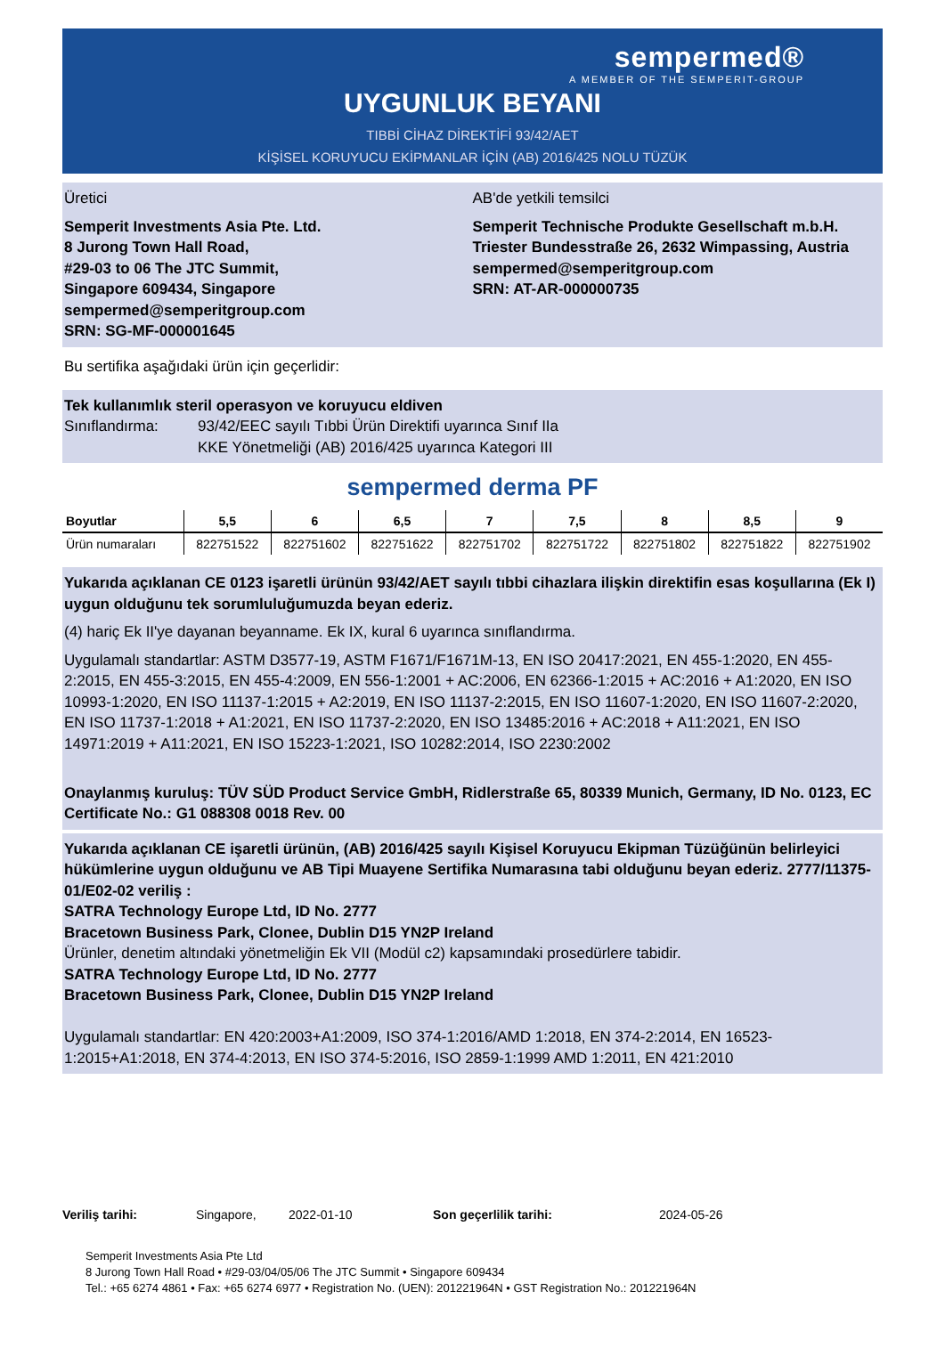sempermed®
A MEMBER OF THE SEMPERIT-GROUP
UYGUNLUK BEYANI
TIBBİ CİHAZ DİREKTİFİ 93/42/AET
KİŞİSEL KORUYUCU EKİPMANLAR İÇİN (AB) 2016/425 NOLU TÜZÜK
Üretici
Semperit Investments Asia Pte. Ltd.
8 Jurong Town Hall Road,
#29-03 to 06 The JTC Summit,
Singapore 609434, Singapore
sempermed@semperitgroup.com
SRN: SG-MF-000001645
AB'de yetkili temsilci
Semperit Technische Produkte Gesellschaft m.b.H.
Triester Bundesstraße 26, 2632 Wimpassing, Austria
sempermed@semperitgroup.com
SRN: AT-AR-000000735
Bu sertifika aşağıdaki ürün için geçerlidir:
Tek kullanımlık steril operasyon ve koruyucu eldiven
Sınıflandırma: 93/42/EEC sayılı Tıbbi Ürün Direktifi uyarınca Sınıf IIa
KKE Yönetmeliği (AB) 2016/425 uyarınca Kategori III
sempermed derma PF
| Boyutlar | 5,5 | 6 | 6,5 | 7 | 7,5 | 8 | 8,5 | 9 |
| --- | --- | --- | --- | --- | --- | --- | --- | --- |
| Ürün numaraları | 822751522 | 822751602 | 822751622 | 822751702 | 822751722 | 822751802 | 822751822 | 822751902 |
Yukarıda açıklanan CE 0123 işaretli ürünün 93/42/AET sayılı tıbbi cihazlara ilişkin direktifin esas koşullarına (Ek I) uygun olduğunu tek sorumluluğumuzda beyan ederiz.
(4) hariç Ek II'ye dayanan beyanname. Ek IX, kural 6 uyarınca sınıflandırma.
Uygulamalı standartlar: ASTM D3577-19, ASTM F1671/F1671M-13, EN ISO 20417:2021, EN 455-1:2020, EN 455-2:2015, EN 455-3:2015, EN 455-4:2009, EN 556-1:2001 + AC:2006, EN 62366-1:2015 + AC:2016 + A1:2020, EN ISO 10993-1:2020, EN ISO 11137-1:2015 + A2:2019, EN ISO 11137-2:2015, EN ISO 11607-1:2020, EN ISO 11607-2:2020, EN ISO 11737-1:2018 + A1:2021, EN ISO 11737-2:2020, EN ISO 13485:2016 + AC:2018 + A11:2021, EN ISO 14971:2019 + A11:2021, EN ISO 15223-1:2021, ISO 10282:2014, ISO 2230:2002
Onaylanmış kuruluş: TÜV SÜD Product Service GmbH, Ridlerstraße 65, 80339 Munich, Germany, ID No. 0123, EC Certificate No.: G1 088308 0018 Rev. 00
Yukarıda açıklanan CE işaretli ürünün, (AB) 2016/425 sayılı Kişisel Koruyucu Ekipman Tüzüğünün belirleyici hükümlerine uygun olduğunu ve AB Tipi Muayene Sertifika Numarasına tabi olduğunu beyan ederiz. 2777/11375-01/E02-02 veriliş :
SATRA Technology Europe Ltd, ID No. 2777
Bracetown Business Park, Clonee, Dublin D15 YN2P Ireland
Ürünler, denetim altındaki yönetmeliğin Ek VII (Modül c2) kapsamındaki prosedürlere tabidir.
SATRA Technology Europe Ltd, ID No. 2777
Bracetown Business Park, Clonee, Dublin D15 YN2P Ireland
Uygulamalı standartlar: EN 420:2003+A1:2009, ISO 374-1:2016/AMD 1:2018, EN 374-2:2014, EN 16523-1:2015+A1:2018, EN 374-4:2013, EN ISO 374-5:2016, ISO 2859-1:1999 AMD 1:2011, EN 421:2010
Veriliş tarihi: Singapore, 2022-01-10 Son geçerlilik tarihi: 2024-05-26
Semperit Investments Asia Pte Ltd
8 Jurong Town Hall Road • #29-03/04/05/06 The JTC Summit • Singapore 609434
Tel.: +65 6274 4861 • Fax: +65 6274 6977 • Registration No. (UEN): 201221964N • GST Registration No.: 201221964N